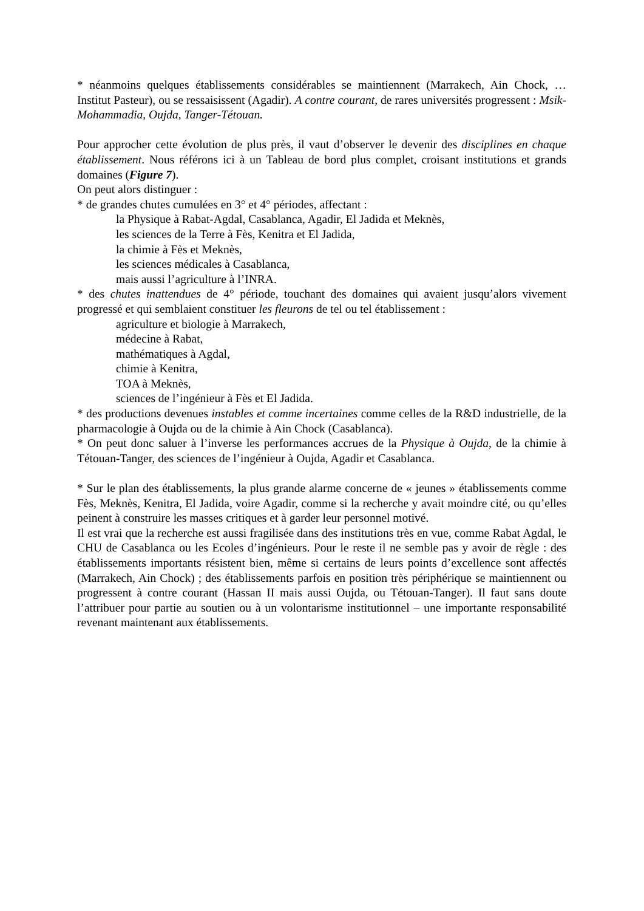* néanmoins quelques établissements considérables se maintiennent (Marrakech, Ain Chock, … Institut Pasteur), ou se ressaisissent (Agadir). A contre courant, de rares universités progressent : Msik-Mohammadia, Oujda, Tanger-Tétouan.
Pour approcher cette évolution de plus près, il vaut d’observer le devenir des disciplines en chaque établissement. Nous référons ici à un Tableau de bord plus complet, croisant institutions et grands domaines (Figure 7).
On peut alors distinguer :
* de grandes chutes cumulées en 3° et 4° périodes, affectant :
la Physique à Rabat-Agdal, Casablanca, Agadir, El Jadida et Meknès,
les sciences de la Terre à Fès, Kenitra et El Jadida,
la chimie à Fès et Meknès,
les sciences médicales à Casablanca,
mais aussi l’agriculture à l’INRA.
* des chutes inattendues de 4° période, touchant des domaines qui avaient jusqu’alors vivement progressé et qui semblaient constituer les fleurons de tel ou tel établissement :
agriculture et biologie à Marrakech,
médecine à Rabat,
mathématiques à Agdal,
chimie à Kenitra,
TOA à Meknès,
sciences de l’ingénieur à Fès et El Jadida.
* des productions devenues instables et comme incertaines comme celles de la R&D industrielle, de la pharmacologie à Oujda ou de la chimie à Ain Chock (Casablanca).
* On peut donc saluer à l’inverse les performances accrues de la Physique à Oujda, de la chimie à Tétouan-Tanger, des sciences de l’ingénieur à Oujda, Agadir et Casablanca.
* Sur le plan des établissements, la plus grande alarme concerne de « jeunes » établissements comme Fès, Meknès, Kenitra, El Jadida, voire Agadir, comme si la recherche y avait moindre cité, ou qu’elles peinent à construire les masses critiques et à garder leur personnel motivé.
Il est vrai que la recherche est aussi fragilisée dans des institutions très en vue, comme Rabat Agdal, le CHU de Casablanca ou les Ecoles d’ingénieurs. Pour le reste il ne semble pas y avoir de règle : des établissements importants résistent bien, même si certains de leurs points d’excellence sont affectés (Marrakech, Ain Chock) ; des établissements parfois en position très périphérique se maintiennent ou progressent à contre courant (Hassan II mais aussi Oujda, ou Tétouan-Tanger). Il faut sans doute l’attribuer pour partie au soutien ou à un volontarisme institutionnel – une importante responsabilité revenant maintenant aux établissements.